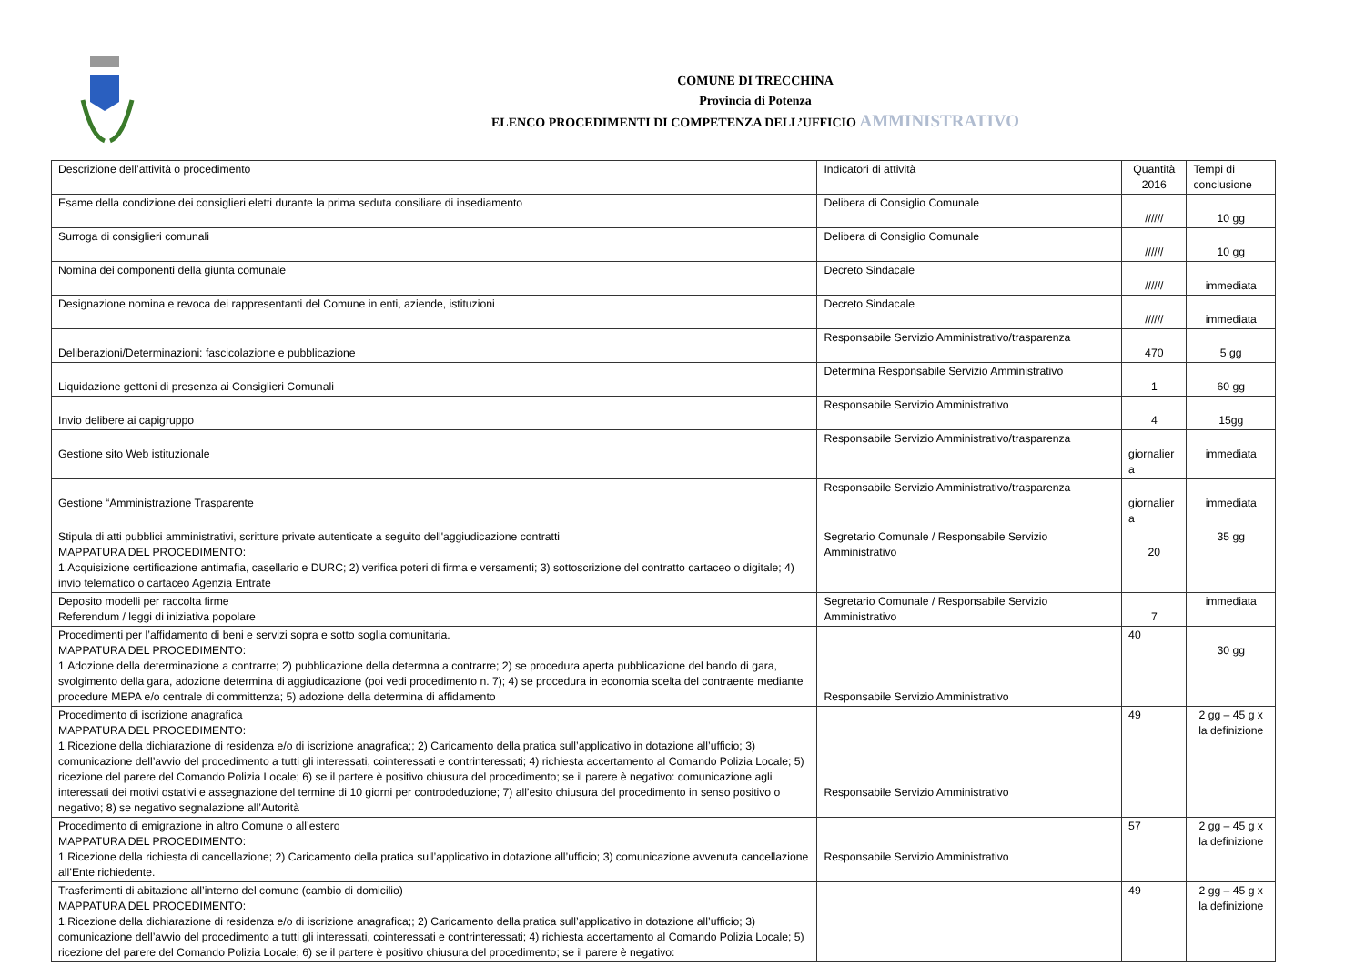COMUNE DI TRECCHINA
Provincia di Potenza
ELENCO PROCEDIMENTI DI COMPETENZA DELL’UFFICIO AMMINISTRATIVO
| Descrizione dell’attività o procedimento | Indicatori di attività | Quantità 2016 | Tempi di conclusione |
| Esame della condizione dei consiglieri eletti durante la prima seduta consiliare di insediamento | Delibera di Consiglio Comunale | ////// | 10 gg |
| Surroga di consiglieri comunali | Delibera di Consiglio Comunale | ////// | 10 gg |
| Nomina dei componenti della giunta comunale | Decreto Sindacale | ////// | immediata |
| Designazione nomina e revoca dei rappresentanti del Comune in enti, aziende, istituzioni | Decreto Sindacale | ////// | immediata |
| Deliberazioni/Determinazioni: fascicolazione e pubblicazione | Responsabile Servizio Amministrativo/trasparenza | 470 | 5 gg |
| Liquidazione gettoni di presenza ai Consiglieri Comunali | Determina Responsabile Servizio Amministrativo | 1 | 60 gg |
| Invio delibere ai capigruppo | Responsabile Servizio Amministrativo | 4 | 15gg |
| Gestione sito Web istituzionale | Responsabile Servizio Amministrativo/trasparenza | giornalier a | immediata |
| Gestione “Amministrazione Trasparente | Responsabile Servizio Amministrativo/trasparenza | giornalier a | immediata |
| Stipula di atti pubblici amministrativi, scritture private autenticate a seguito dell'aggiudicazione contratti MAPPATURA DEL PROCEDIMENTO: 1.Acquisizione certificazione antimafia, casellario e DURC; 2) verifica poteri di firma e versamenti; 3) sottoscrizione del contratto cartaceo o digitale; 4) invio telematico o cartaceo Agenzia Entrate | Segretario Comunale / Responsabile Servizio Amministrativo | 20 | 35 gg |
| Deposito modelli per raccolta firme Referendum / leggi di iniziativa popolare | Segretario Comunale / Responsabile Servizio Amministrativo | 7 | immediata |
| Procedimenti per l’affidamento di beni e servizi sopra e sotto soglia comunitaria. MAPPATURA DEL PROCEDIMENTO: 1.Adozione della determinazione a contrarre; 2) pubblicazione della determna a contrarre; 2) se procedura aperta pubblicazione del bando di gara, svolgimento della gara, adozione determina di aggiudicazione (poi vedi procedimento n. 7); 4) se procedura in economia scelta del contraente mediante procedure MEPA e/o centrale di committenza; 5) adozione della determina di affidamento | Responsabile Servizio Amministrativo | 40 | 30 gg |
| Procedimento di iscrizione anagrafica MAPPATURA DEL PROCEDIMENTO: 1.Ricezione della dichiarazione di residenza e/o di iscrizione anagrafica;; 2) Caricamento della pratica sull’applicativo in dotazione all’ufficio; 3) comunicazione dell’avvio del procedimento a tutti gli interessati, cointeressati e contrinteressati; 4) richiesta accertamento al Comando Polizia Locale; 5) ricezione del parere del Comando Polizia Locale; 6) se il partere è positivo chiusura del procedimento; se il parere è negativo: comunicazione agli interessati dei motivi ostativi e assegnazione del termine di 10 giorni per controdeduzione; 7) all’esito chiusura del procedimento in senso positivo o negativo; 8) se negativo segnalazione all’Autorità | Responsabile Servizio Amministrativo | 49 | 2 gg – 45 g x la definizione |
| Procedimento di emigrazione in altro Comune o all’estero MAPPATURA DEL PROCEDIMENTO: 1.Ricezione della richiesta di cancellazione; 2) Caricamento della pratica sull’applicativo in dotazione all’ufficio; 3) comunicazione avvenuta cancellazione all’Ente richiedente. | Responsabile Servizio Amministrativo | 57 | 2 gg – 45 g x la definizione |
| Trasferimenti di abitazione all’interno del comune (cambio di domicilio) MAPPATURA DEL PROCEDIMENTO: 1.Ricezione della dichiarazione di residenza e/o di iscrizione anagrafica;; 2) Caricamento della pratica sull’applicativo in dotazione all’ufficio; 3) comunicazione dell’avvio del procedimento a tutti gli interessati, cointeressati e contrinteressati; 4) richiesta accertamento al Comando Polizia Locale; 5) ricezione del parere del Comando Polizia Locale; 6) se il partere è positivo chiusura del procedimento; se il parere è negativo: | | 49 | 2 gg – 45 g x la definizione |